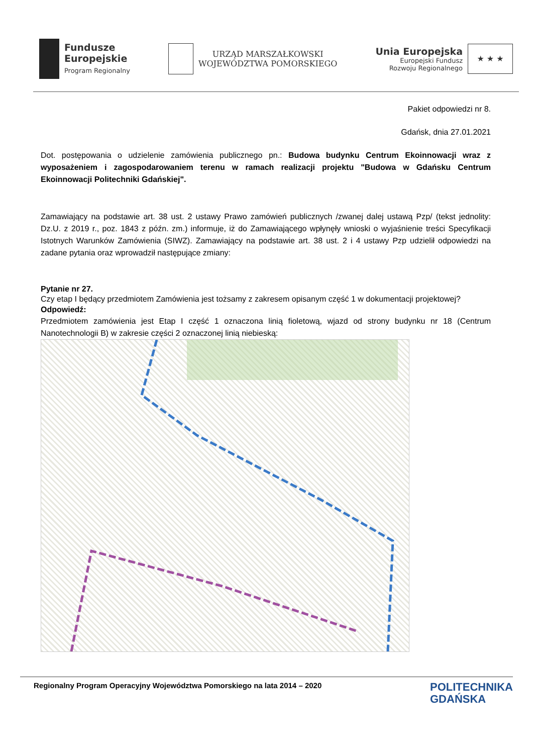Fundusze
Europejskie
Program Regionalny
URZĄD MARSZAŁKOWSKI
WOJEWÓDZTWA POMORSKIEGO
Unia Europejska
Europejski Fundusz
Rozwoju Regionalnego
★ ★ ★
Pakiet odpowiedzi nr 8.
Gdańsk, dnia 27.01.2021
Dot. postępowania o udzielenie zamówienia publicznego pn.: Budowa budynku Centrum Ekoinnowacji wraz z wyposażeniem i zagospodarowaniem terenu w ramach realizacji projektu "Budowa w Gdańsku Centrum Ekoinnowacji Politechniki Gdańskiej".
Zamawiający na podstawie art. 38 ust. 2 ustawy Prawo zamówień publicznych /zwanej dalej ustawą Pzp/ (tekst jednolity: Dz.U. z 2019 r., poz. 1843 z późn. zm.) informuje, iż do Zamawiającego wpłynęły wnioski o wyjaśnienie treści Specyfikacji Istotnych Warunków Zamówienia (SIWZ). Zamawiający na podstawie art. 38 ust. 2 i 4 ustawy Pzp udzielił odpowiedzi na zadane pytania oraz wprowadził następujące zmiany:
Pytanie nr 27.
Czy etap I będący przedmiotem Zamówienia jest tożsamy z zakresem opisanym część 1 w dokumentacji projektowej?
Odpowiedź:
Przedmiotem zamówienia jest Etap I część 1 oznaczona linią fioletową, wjazd od strony budynku nr 18 (Centrum Nanotechnologii B) w zakresie części 2 oznaczonej linią niebieską:
Regionalny Program Operacyjny Województwa Pomorskiego na lata 2014 – 2020 POLITECHNIKA
GDAŃSKA